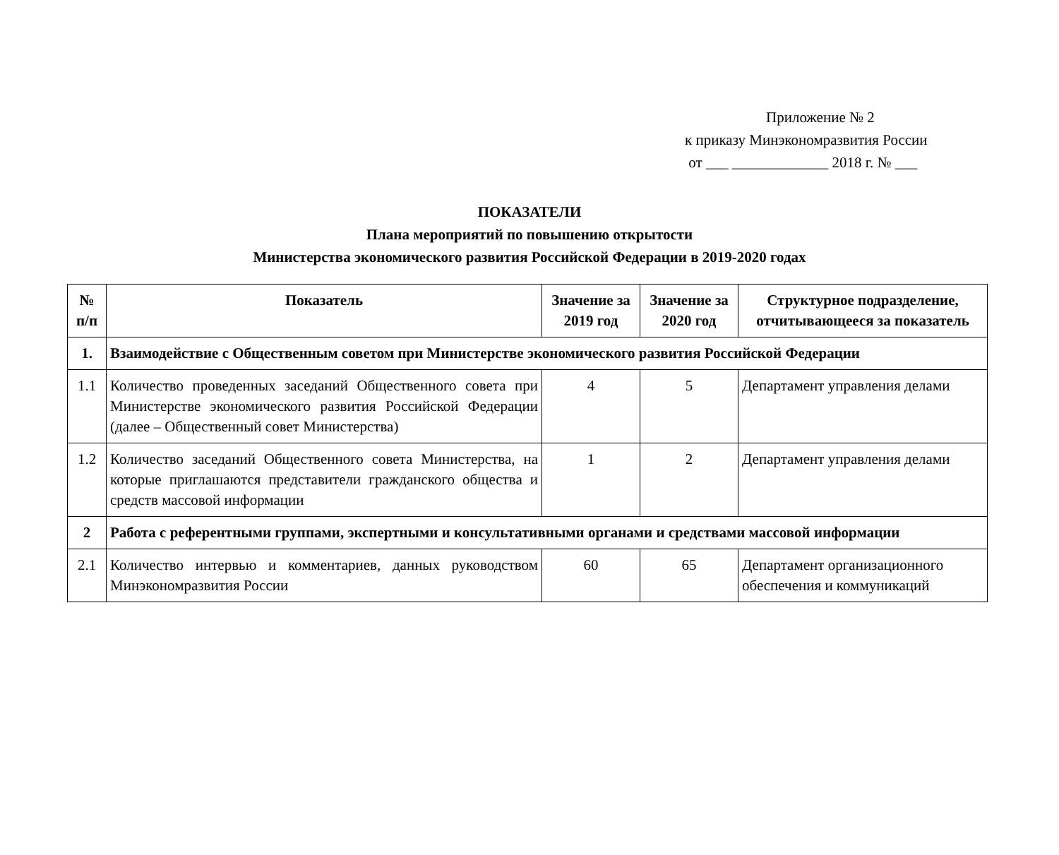Приложение № 2
к приказу Минэкономразвития России
от ___ _____________ 2018 г. № ___
ПОКАЗАТЕЛИ
Плана мероприятий по повышению открытости
Министерства экономического развития Российской Федерации в 2019-2020 годах
| № п/п | Показатель | Значение за 2019 год | Значение за 2020 год | Структурное подразделение, отчитывающееся за показатель |
| --- | --- | --- | --- | --- |
| 1. | Взаимодействие с Общественным советом при Министерстве экономического развития Российской Федерации | | | |
| 1.1 | Количество проведенных заседаний Общественного совета при Министерстве экономического развития Российской Федерации (далее – Общественный совет Министерства) | 4 | 5 | Департамент управления делами |
| 1.2 | Количество заседаний Общественного совета Министерства, на которые приглашаются представители гражданского общества и средств массовой информации | 1 | 2 | Департамент управления делами |
| 2 | Работа с референтными группами, экспертными и консультативными органами и средствами массовой информации | | | |
| 2.1 | Количество интервью и комментариев, данных руководством Минэкономразвития России | 60 | 65 | Департамент организационного обеспечения и коммуникаций |